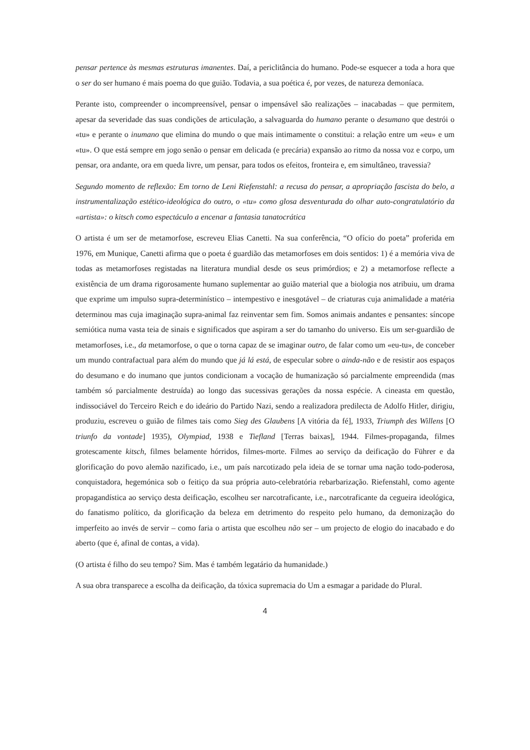pensar pertence às mesmas estruturas imanentes. Daí, a periclitância do humano. Pode-se esquecer a toda a hora que o ser do ser humano é mais poema do que guião. Todavia, a sua poética é, por vezes, de natureza demoníaca.
Perante isto, compreender o incompreensível, pensar o impensável são realizações – inacabadas – que permitem, apesar da severidade das suas condições de articulação, a salvaguarda do humano perante o desumano que destrói o «tu» e perante o inumano que elimina do mundo o que mais intimamente o constitui: a relação entre um «eu» e um «tu». O que está sempre em jogo senão o pensar em delicada (e precária) expansão ao ritmo da nossa voz e corpo, um pensar, ora andante, ora em queda livre, um pensar, para todos os efeitos, fronteira e, em simultâneo, travessia?
Segundo momento de reflexão: Em torno de Leni Riefenstahl: a recusa do pensar, a apropriação fascista do belo, a instrumentalização estético-ideológica do outro, o «tu» como glosa desventurada do olhar auto-congratulatório da «artista»: o kitsch como espectáculo a encenar a fantasia tanatocrática
O artista é um ser de metamorfose, escreveu Elias Canetti. Na sua conferência, “O ofício do poeta” proferida em 1976, em Munique, Canetti afirma que o poeta é guardião das metamorfoses em dois sentidos: 1) é a memória viva de todas as metamorfoses registadas na literatura mundial desde os seus primórdios; e 2) a metamorfose reflecte a existência de um drama rigorosamente humano suplementar ao guião material que a biologia nos atribuiu, um drama que exprime um impulso supra-determinístico – intempestivo e inesgotável – de criaturas cuja animalidade a matéria determinou mas cuja imaginação supra-animal faz reinventar sem fim. Somos animais andantes e pensantes: síncope semiótica numa vasta teia de sinais e significados que aspiram a ser do tamanho do universo. Eis um ser-guardião de metamorfoses, i.e., da metamorfose, o que o torna capaz de se imaginar outro, de falar como um «eu-tu», de conceber um mundo contrafactual para além do mundo que já lá está, de especular sobre o ainda-não e de resistir aos espaços do desumano e do inumano que juntos condicionam a vocação de humanização só parcialmente empreendida (mas também só parcialmente destruída) ao longo das sucessivas gerações da nossa espécie. A cineasta em questão, indissociável do Terceiro Reich e do ideário do Partido Nazi, sendo a realizadora predilecta de Adolfo Hitler, dirigiu, produziu, escreveu o guião de filmes tais como Sieg des Glaubens [A vitória da fé], 1933, Triumph des Willens [O triunfo da vontade] 1935), Olympiad, 1938 e Tiefland [Terras baixas], 1944. Filmes-propaganda, filmes grotescamente kitsch, filmes belamente hórridos, filmes-morte. Filmes ao serviço da deificação do Führer e da glorificação do povo alemão nazificado, i.e., um país narcotizado pela ideia de se tornar uma nação todo-poderosa, conquistadora, hegemónica sob o feitiço da sua própria auto-celebratória rebarbarização. Riefenstahl, como agente propagandística ao serviço desta deificação, escolheu ser narcotraficante, i.e., narcotraficante da cegueira ideológica, do fanatismo político, da glorificação da beleza em detrimento do respeito pelo humano, da demonização do imperfeito ao invés de servir – como faria o artista que escolheu não ser – um projecto de elogio do inacabado e do aberto (que é, afinal de contas, a vida).
(O artista é filho do seu tempo? Sim. Mas é também legatário da humanidade.)
A sua obra transparece a escolha da deificação, da tóxica supremacia do Um a esmagar a paridade do Plural.
4